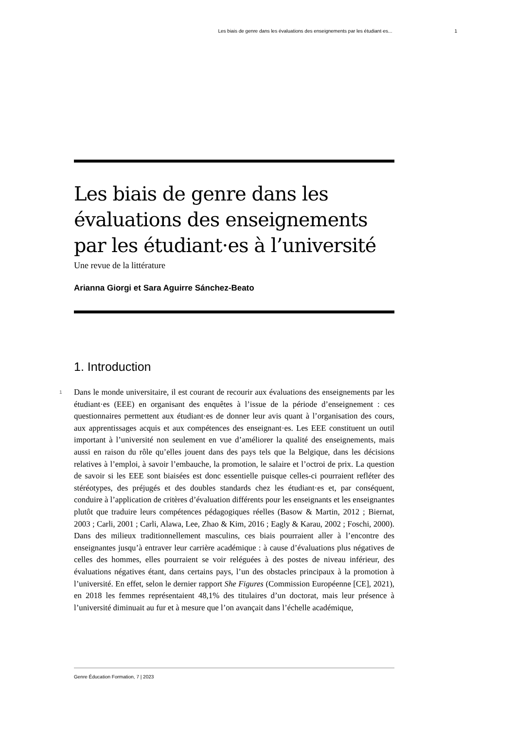Les biais de genre dans les évaluations des enseignements par les étudiant·es... 1
Les biais de genre dans les évaluations des enseignements par les étudiant·es à l’université
Une revue de la littérature
Arianna Giorgi et Sara Aguirre Sánchez-Beato
1. Introduction
1
Dans le monde universitaire, il est courant de recourir aux évaluations des enseignements par les étudiant·es (EEE) en organisant des enquêtes à l’issue de la période d’enseignement : ces questionnaires permettent aux étudiant·es de donner leur avis quant à l’organisation des cours, aux apprentissages acquis et aux compétences des enseignant·es. Les EEE constituent un outil important à l’université non seulement en vue d’améliorer la qualité des enseignements, mais aussi en raison du rôle qu’elles jouent dans des pays tels que la Belgique, dans les décisions relatives à l’emploi, à savoir l’embauche, la promotion, le salaire et l’octroi de prix. La question de savoir si les EEE sont biaisées est donc essentielle puisque celles-ci pourraient refléter des stéréotypes, des préjugés et des doubles standards chez les étudiant·es et, par conséquent, conduire à l’application de critères d’évaluation différents pour les enseignants et les enseignantes plutôt que traduire leurs compétences pédagogiques réelles (Basow & Martin, 2012 ; Biernat, 2003 ; Carli, 2001 ; Carli, Alawa, Lee, Zhao & Kim, 2016 ; Eagly & Karau, 2002 ; Foschi, 2000). Dans des milieux traditionnellement masculins, ces biais pourraient aller à l’encontre des enseignantes jusqu’à entraver leur carrière académique : à cause d’évaluations plus négatives de celles des hommes, elles pourraient se voir reléguées à des postes de niveau inférieur, des évaluations négatives étant, dans certains pays, l’un des obstacles principaux à la promotion à l’université. En effet, selon le dernier rapport She Figures (Commission Européenne [CE], 2021), en 2018 les femmes représentaient 48,1% des titulaires d’un doctorat, mais leur présence à l’université diminuait au fur et à mesure que l’on avançait dans l’échelle académique,
Genre Éducation Formation, 7 | 2023